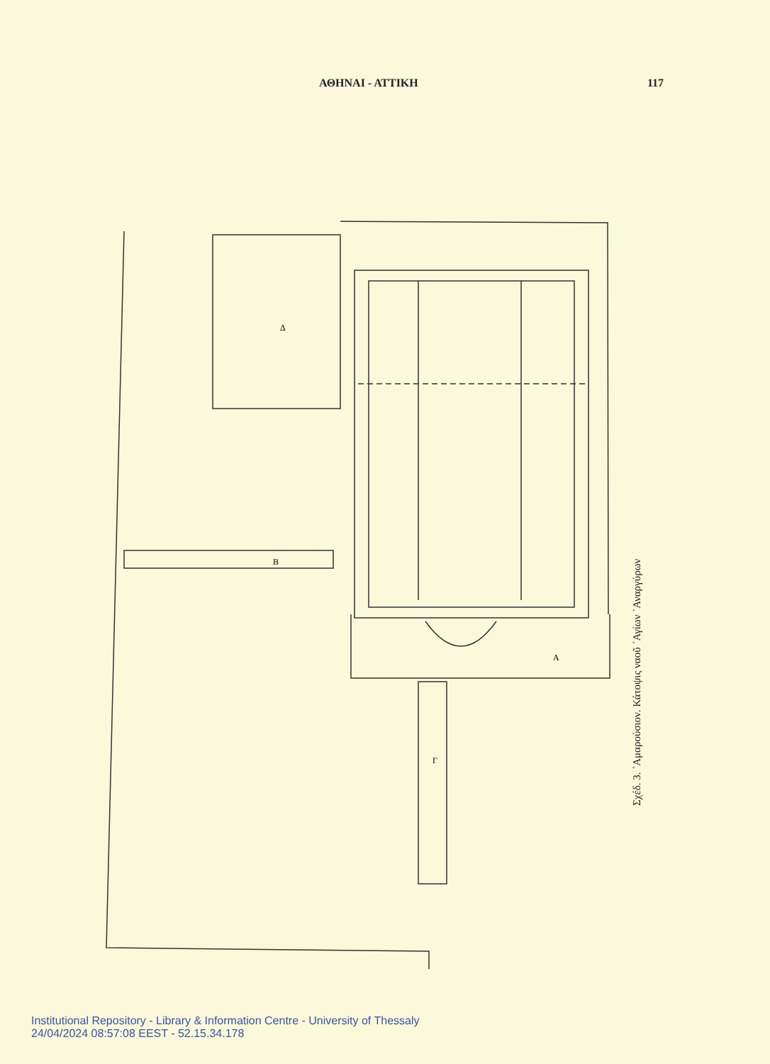ΑΘΗΝΑΙ - ΑΤΤΙΚΗ 117
Δ
Β
Α
Γ
Σχέδ. 3. ᾽Αμαρούσιον. Κάτοψις ναοῦ ᾽Αγίων ᾽Αναργύρων
Institutional Repository - Library & Information Centre - University of Thessaly
24/04/2024 08:57:08 EEST - 52.15.34.178